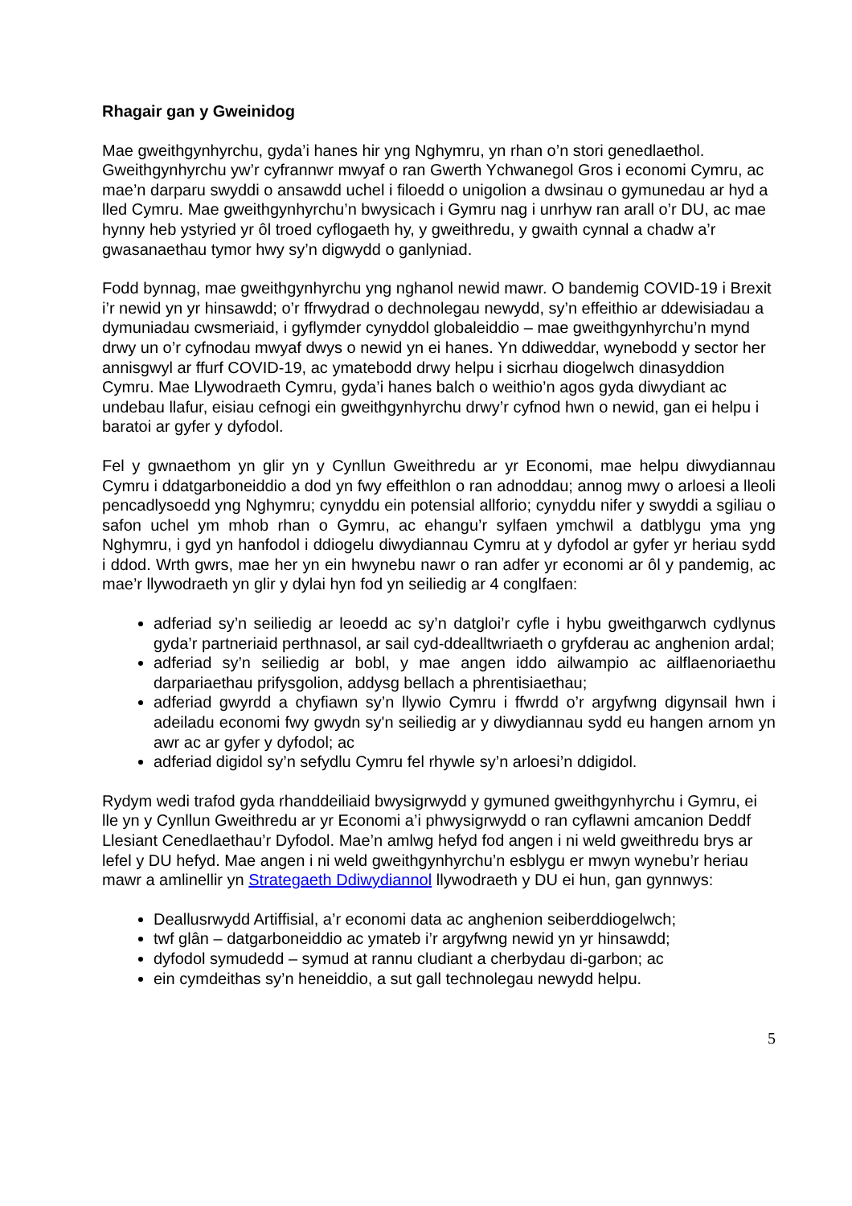Rhagair gan y Gweinidog
Mae gweithgynhyrchu, gyda’i hanes hir yng Nghymru, yn rhan o’n stori genedlaethol. Gweithgynhyrchu yw’r cyfrannwr mwyaf o ran Gwerth Ychwanegol Gros i economi Cymru, ac mae’n darparu swyddi o ansawdd uchel i filoedd o unigolion a dwsinau o gymunedau ar hyd a lled Cymru. Mae gweithgynhyrchu’n bwysicach i Gymru nag i unrhyw ran arall o’r DU, ac mae hynny heb ystyried yr ôl troed cyflogaeth hy, y gweithredu, y gwaith cynnal a chadw a’r gwasanaethau tymor hwy sy’n digwydd o ganlyniad.
Fodd bynnag, mae gweithgynhyrchu yng nghanol newid mawr. O bandemig COVID-19 i Brexit i’r newid yn yr hinsawdd; o’r ffrwydrad o dechnolegau newydd, sy’n effeithio ar ddewisiadau a dymuniadau cwsmeriaid, i gyflymder cynyddol globaleiddio – mae gweithgynhyrchu’n mynd drwy un o’r cyfnodau mwyaf dwys o newid yn ei hanes. Yn ddiweddar, wynebodd y sector her annisgwyl ar ffurf COVID-19, ac ymatebodd drwy helpu i sicrhau diogelwch dinasyddion Cymru. Mae Llywodraeth Cymru, gyda’i hanes balch o weithio’n agos gyda diwydiant ac undebau llafur, eisiau cefnogi ein gweithgynhyrchu drwy’r cyfnod hwn o newid, gan ei helpu i baratoi ar gyfer y dyfodol.
Fel y gwnaethom yn glir yn y Cynllun Gweithredu ar yr Economi, mae helpu diwydiannau Cymru i ddatgarboneiddio a dod yn fwy effeithlon o ran adnoddau; annog mwy o arloesi a lleoli pencadlysoedd yng Nghymru; cynyddu ein potensial allforio; cynyddu nifer y swyddi a sgiliau o safon uchel ym mhob rhan o Gymru, ac ehangu’r sylfaen ymchwil a datblygu yma yng Nghymru, i gyd yn hanfodol i ddiogelu diwydiannau Cymru at y dyfodol ar gyfer yr heriau sydd i ddod. Wrth gwrs, mae her yn ein hwynebu nawr o ran adfer yr economi ar ôl y pandemig, ac mae’r llywodraeth yn glir y dylai hyn fod yn seiliedig ar 4 conglfaen:
adferiad sy’n seiliedig ar leoedd ac sy’n datgloi’r cyfle i hybu gweithgarwch cydlynus gyda’r partneriaid perthnasol, ar sail cyd-ddealltwriaeth o gryfderau ac anghenion ardal;
adferiad sy’n seiliedig ar bobl, y mae angen iddo ailwampio ac ailflaenoriaethu darpariaethau prifysgolion, addysg bellach a phrentisiaethau;
adferiad gwyrdd a chyfiawn sy’n llywio Cymru i ffwrdd o’r argyfwng digynsail hwn i adeiladu economi fwy gwydn sy'n seiliedig ar y diwydiannau sydd eu hangen arnom yn awr ac ar gyfer y dyfodol; ac
adferiad digidol sy’n sefydlu Cymru fel rhywle sy’n arloesi’n ddigidol.
Rydym wedi trafod gyda rhanddeiliaid bwysigrwydd y gymuned gweithgynhyrchu i Gymru, ei lle yn y Cynllun Gweithredu ar yr Economi a’i phwysigrwydd o ran cyflawni amcanion Deddf Llesiant Cenedlaethau’r Dyfodol. Mae’n amlwg hefyd fod angen i ni weld gweithredu brys ar lefel y DU hefyd. Mae angen i ni weld gweithgynhyrchu’n esblygu er mwyn wynebu’r heriau mawr a amlinellir yn Strategaeth Ddiwydiannol llywodraeth y DU ei hun, gan gynnwys:
Deallusrwydd Artiffisial, a’r economi data ac anghenion seiberddiogelwch;
twf glân – datgarboneiddio ac ymateb i’r argyfwng newid yn yr hinsawdd;
dyfodol symudedd – symud at rannu cludiant a cherbydau di-garbon; ac
ein cymdeithas sy’n heneiddio, a sut gall technolegau newydd helpu.
5